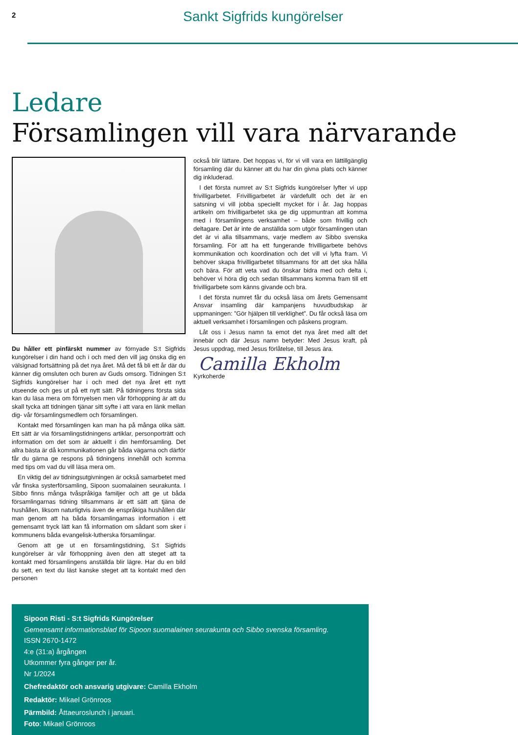2
Sankt Sigfrids kungörelser
Ledare
Församlingen vill vara närvarande
Du håller ett pinfärskt nummer av förnyade S:t Sigfrids kungörelser i din hand och i och med den vill jag önska dig en välsignad fortsättning på det nya året. Må det få bli ett år där du känner dig omsluten och buren av Guds omsorg. Tidningen S:t Sigfrids kungörelser har i och med det nya året ett nytt utseende och ges ut på ett nytt sätt. På tidningens första sida kan du läsa mera om förnyelsen men vår förhoppning är att du skall tycka att tidningen tjänar sitt syfte i att vara en länk mellan dig- vår församlingsmedlem och församlingen.
Kontakt med församlingen kan man ha på många olika sätt. Ett sätt är via församlingstidningens artiklar, personporträtt och information om det som är aktuellt i din hemförsamling. Det allra bästa är då kommunikationen går båda vägarna och därför får du gärna ge respons på tidningens innehåll och komma med tips om vad du vill läsa mera om.
En viktig del av tidningsutgivningen är också samarbetet med vår finska systerförsamling, Sipoon suomalainen seurakunta. I Sibbo finns många tvåspråkiga familjer och att ge ut båda församlingarnas tidning tillsammans är ett sätt att tjäna de hushållen, liksom naturligtvis även de enspråkiga hushållen där man genom att ha båda församlingarnas information i ett gemensamt tryck lätt kan få information om sådant som sker i kommunens båda evangelisk-lutherska församlingar.
Genom att ge ut en församlingstidning, S:t Sigfrids kungörelser är vår förhoppning även den att steget att ta kontakt med församlingens anställda blir lägre. Har du en bild du sett, en text du läst kanske steget att ta kontakt med den personen
också blir lättare. Det hoppas vi, för vi vill vara en lättillgänglig församling där du känner att du har din givna plats och känner dig inkluderad.
I det första numret av S:t Sigfrids kungörelser lyfter vi upp frivilligarbetet. Frivilligarbetet är värdefullt och det är en satsning vi vill jobba speciellt mycket för i år. Jag hoppas artikeln om frivilligarbetet ska ge dig uppmuntran att komma med i församlingens verksamhet – både som frivillig och deltagare. Det är inte de anställda som utgör församlingen utan det är vi alla tillsammans, varje medlem av Sibbo svenska församling. För att ha ett fungerande frivilligarbete behövs kommunikation och koordination och det vill vi lyfta fram. Vi behöver skapa frivilligarbetet tillsammans för att det ska hålla och bära. För att veta vad du önskar bidra med och delta i, behöver vi höra dig och sedan tillsammans komma fram till ett frivilligarbete som känns givande och bra.
I det första numret får du också läsa om årets Gemensamt Ansvar insamling där kampanjens huvudbudskap är uppmaningen: ”Gör hjälpen till verklighet”. Du får också läsa om aktuell verksamhet i församlingen och påskens program.
Låt oss i Jesus namn ta emot det nya året med allt det innebär och där Jesus namn betyder: Med Jesus kraft, på Jesus uppdrag, med Jesus förlåtelse, till Jesus ära.
Camilla Ekholm
Kyrkoherde
Sipoon Risti - S:t Sigfrids Kungörelser
Gemensamt informationsblad för Sipoon suomalainen seurakunta och Sibbo svenska församling.
ISSN 2670-1472
4:e (31:a) årgången
Utkommer fyra gånger per år.
Nr 1/2024
Chefredaktör och ansvarig utgivare: Camilla Ekholm
Redaktör: Mikael Grönroos
Pärmbild: Åttaeuroslunch i januari.
Foto: Mikael Grönroos